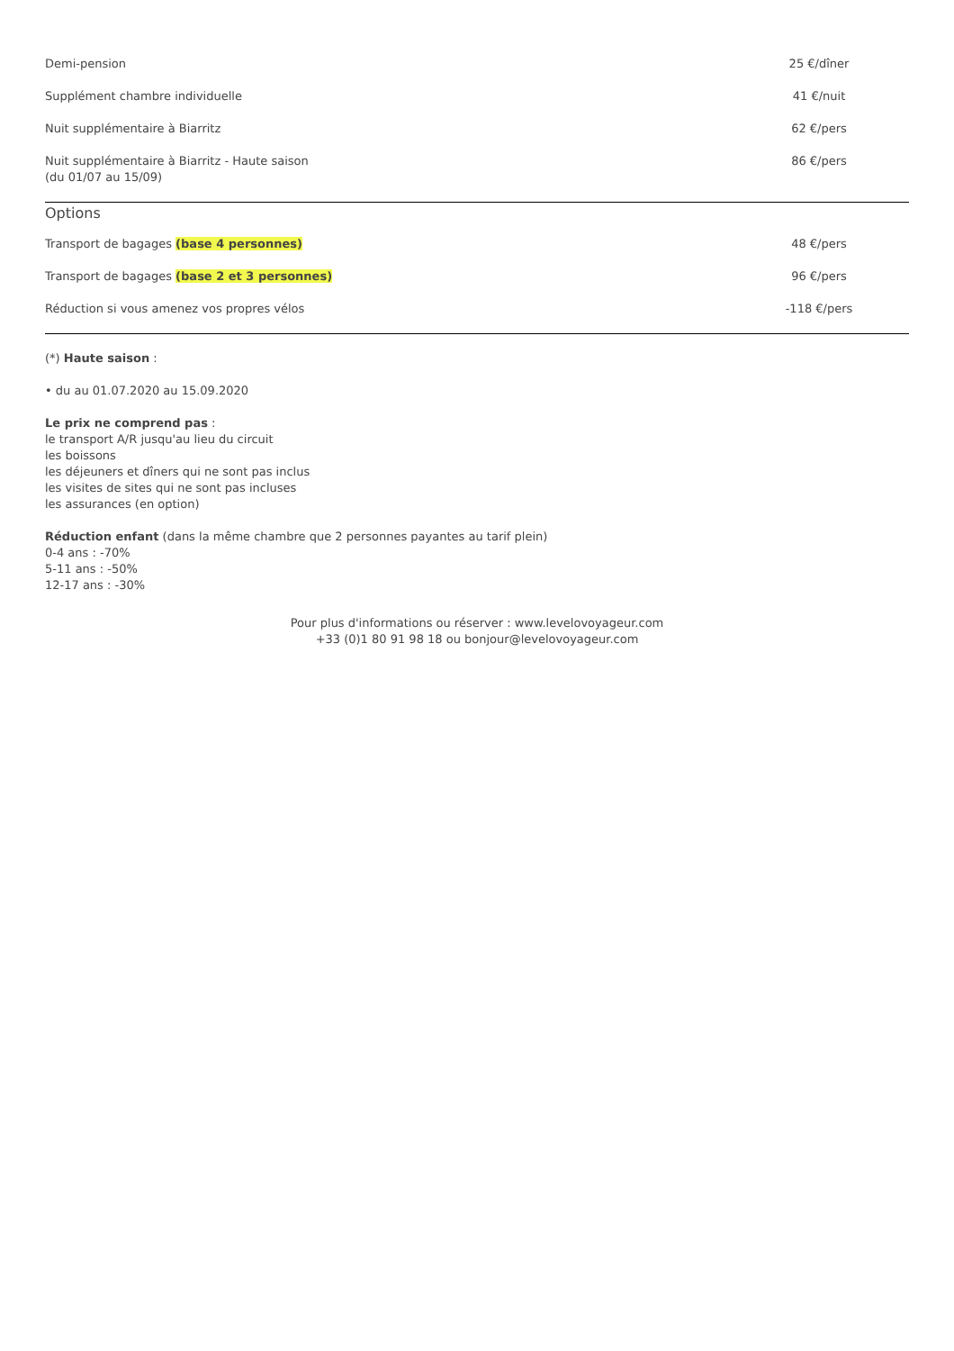| Demi-pension | 25 €/dîner |
| Supplément chambre individuelle | 41 €/nuit |
| Nuit supplémentaire à Biarritz | 62 €/pers |
| Nuit supplémentaire à Biarritz - Haute saison (du 01/07 au 15/09) | 86 €/pers |
Options
| Transport de bagages (base 4 personnes) | 48 €/pers |
| Transport de bagages (base 2 et 3 personnes) | 96 €/pers |
| Réduction si vous amenez vos propres vélos | -118 €/pers |
(*) Haute saison :
• du au 01.07.2020 au 15.09.2020
Le prix ne comprend pas :
le transport A/R jusqu'au lieu du circuit
les boissons
les déjeuners et dîners qui ne sont pas inclus
les visites de sites qui ne sont pas incluses
les assurances (en option)
Réduction enfant (dans la même chambre que 2 personnes payantes au tarif plein)
0-4 ans : -70%
5-11 ans : -50%
12-17 ans : -30%
Pour plus d'informations ou réserver : www.levelovoyageur.com
+33 (0)1 80 91 98 18 ou bonjour@levelovoyageur.com